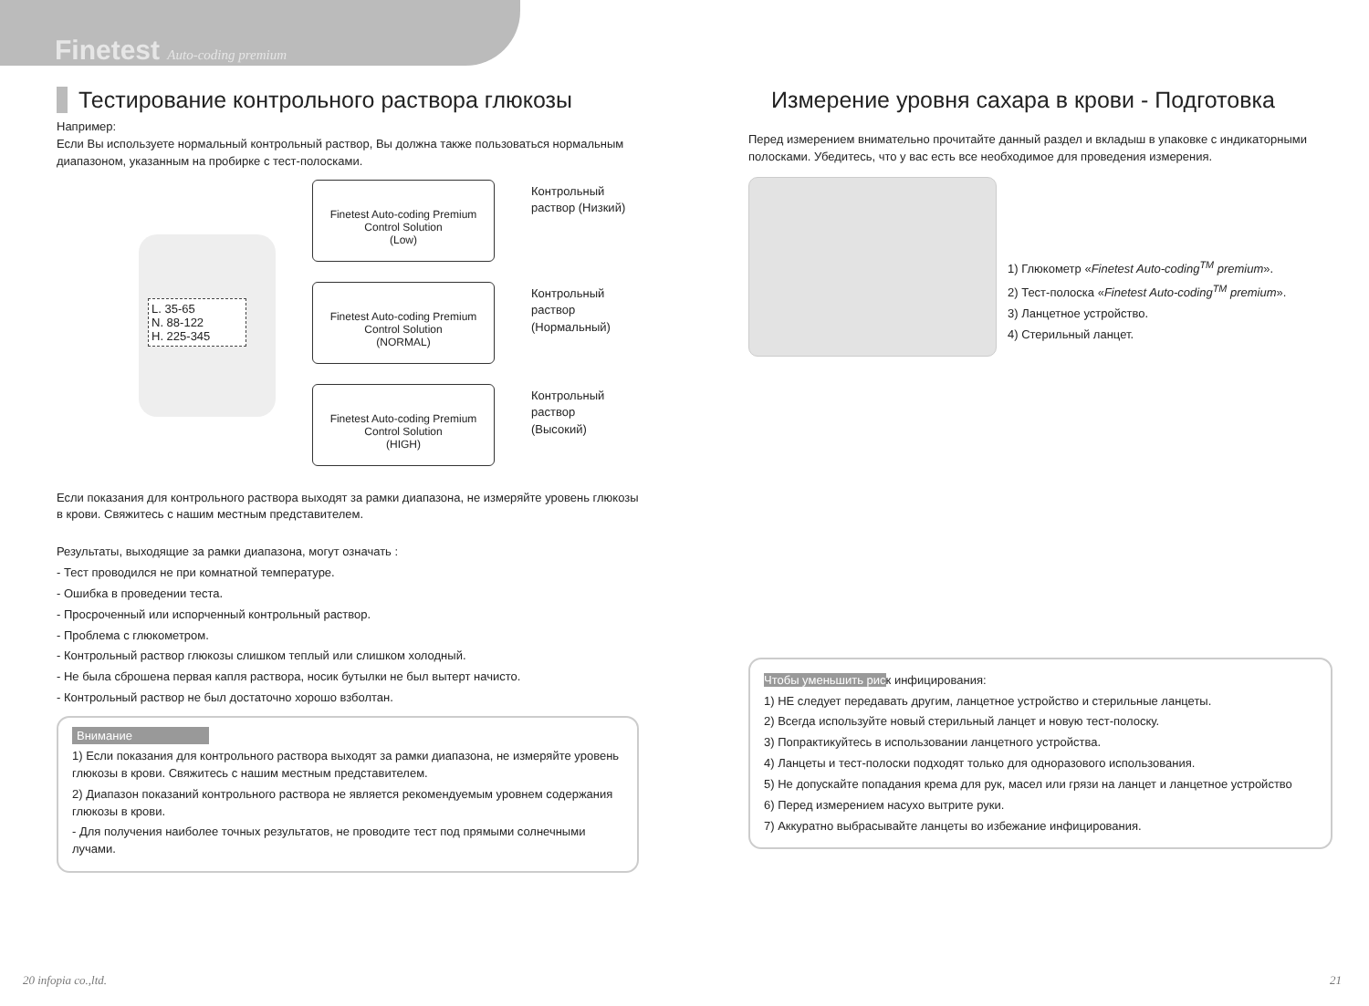Finetest Auto-coding premium
Тестирование контрольного раствора глюкозы
Например:
Если Вы используете нормальный контрольный раствор, Вы должна также пользоваться нормальным диапазоном, указанным на пробирке с тест-полосками.
L. 35-65
N. 88-122
H. 225-345
Finetest Auto-coding Premium
Control Solution
(Low)
Контрольный раствор (Низкий)
Finetest Auto-coding Premium
Control Solution
(NORMAL)
Контрольный раствор (Нормальный)
Finetest Auto-coding Premium
Control Solution
(HIGH)
Контрольный раствор (Высокий)
Если показания для контрольного раствора выходят за рамки диапазона, не измеряйте уровень глюкозы в крови. Свяжитесь с нашим местным представителем.
Результаты, выходящие за рамки диапазона, могут означать :
- Тест проводился не при комнатной температуре.
- Ошибка в проведении теста.
- Просроченный или испорченный контрольный раствор.
- Проблема с глюкометром.
- Контрольный раствор глюкозы слишком теплый или слишком холодный.
- Не была сброшена первая капля раствора, носик бутылки не был вытерт начисто.
- Контрольный раствор не был достаточно хорошо взболтан.
Внимание
1) Если показания для контрольного раствора выходят за рамки диапазона, не измеряйте уровень глюкозы в крови. Свяжитесь с нашим местным представителем.
2) Диапазон показаний контрольного раствора не является рекомендуемым уровнем содержания глюкозы в крови.
- Для получения наиболее точных результатов, не проводите тест под прямыми солнечными лучами.
Измерение уровня сахара в крови - Подготовка
Перед измерением внимательно прочитайте данный раздел и вкладыш в упаковке с индикаторными полосками. Убедитесь, что у вас есть все необходимое для проведения измерения.
1) Глюкометр «Finetest Auto-coding<sup>TM</sup> premium».
2) Тест-полоска «Finetest Auto-coding<sup>TM</sup> premium».
3) Ланцетное устройство.
4) Стерильный ланцет.
Чтобы уменьшить риск инфицирования:
1) НЕ следует передавать другим, ланцетное устройство и стерильные ланцеты.
2) Всегда используйте новый стерильный ланцет и новую тест-полоску.
3) Попрактикуйтесь в использовании ланцетного устройства.
4) Ланцеты и тест-полоски подходят только для одноразового использования.
5) Не допускайте попадания крема для рук, масел или грязи на ланцет и ланцетное устройство
6) Перед измерением насухо вытрите руки.
7) Аккуратно выбрасывайте ланцеты во избежание инфицирования.
20 infopia co.,ltd. 21